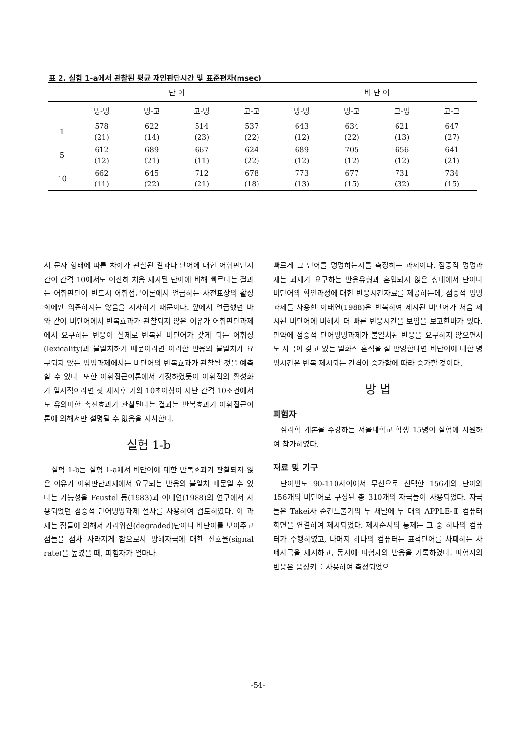표 2. 실험 1-a에서 관찰된 평균 재인판단시간 및 표준편차(msec)
| | 단 어 | | | | | 비 단 어 | | | |
| --- | --- | --- | --- | --- | --- | --- | --- | --- | --- |
| | 명-명 | 명-고 | 고-명 | 고-고 | | 명-명 | 명-고 | 고-명 | 고-고 |
| 1 | 578 (21) | 622 (14) | 514 (23) | 537 (22) | | 643 (12) | 634 (22) | 621 (13) | 647 (27) |
| 5 | 612 (12) | 689 (21) | 667 (11) | 624 (22) | | 689 (12) | 705 (12) | 656 (12) | 641 (21) |
| 10 | 662 (11) | 645 (22) | 712 (21) | 678 (18) | | 773 (13) | 677 (15) | 731 (32) | 734 (15) |
서 문자 형태에 따른 차이가 관찰된 결과나 단어에 대한 어휘판단시간이 간격 10에서도 여전히 처음 제시된 단어에 비해 빠르다는 결과는 어휘판단이 반드시 어휘접근이론에서 언급하는 사전표상의 활성화에만 의존하지는 않음을 시사하기 때문이다. 앞에서 언급했던 바와 같이 비단어에서 반복효과가 관찰되지 않은 이유가 어휘판단과제에서 요구하는 반응이 실제로 반복된 비단어가 갖게 되는 어휘성(lexicality)과 불일치하기 때문이라면 이러한 반응의 불일치가 요구되지 않는 명명과제에서는 비단어의 반복효과가 관찰될 것을 예측할 수 있다. 또한 어휘접근이론에서 가정하였듯이 어휘집의 활성화가 일시적이라면 첫 제시후 기의 10초이상이 지난 간격 10조건에서도 유의미한 촉진효과가 관찰된다는 결과는 반복효과가 어휘접근이론에 의해서만 설명될 수 없음을 시사한다.
실험 1-b
실험 1-b는 실험 1-a에서 비단어에 대한 반복효과가 관찰되지 않은 이유가 어휘판단과제에서 요구되는 반응의 불일치 때문일 수 있다는 가능성을 Feustel 등(1983)과 이태연(1988)의 연구에서 사용되었던 점증적 단어명명과제 절차를 사용하여 검토하였다. 이 과제는 점들에 의해서 가리워진(degraded)단어나 비단어를 보여주고 점들을 점차 사라지게 함으로서 방해자극에 대한 신호율(signal rate)을 높였을 때, 피험자가 얼마나
빠르게 그 단어를 명명하는지를 측정하는 과제이다. 점증적 명명과제는 과제가 요구하는 반응유형과 혼입되지 않은 상태에서 단어나 비단어의 확인과정에 대한 반응시간자료를 제공하는데, 점증적 명명과제를 사용한 이태연(1988)은 반복하여 제시된 비단어가 처음 제시된 비단어에 비해서 더 빠른 반응시간을 보임을 보고한바가 있다. 만약에 점증적 단어명명과제가 불일치된 반응을 요구하지 않으면서도 자극이 갖고 있는 일화적 흔적을 잘 반영한다면 비단어에 대한 명명시간은 반복 제시되는 간격이 증가함에 따라 증가할 것이다.
방 법
피험자
심리학 개론을 수강하는 서울대학교 학생 15명이 실험에 자원하여 참가하였다.
재료 및 기구
단어빈도 90-110사이에서 무선으로 선택한 156개의 단어와 156개의 비단어로 구성된 총 310개의 자극들이 사용되었다. 자극들은 Takei사 순간노출기의 두 채널에 두 대의 APPLE-Ⅱ 컴퓨터 화면을 연결하여 제시되었다. 제시순서의 통제는 그 중 하나의 컴퓨터가 수행하였고, 나머지 하나의 컴퓨터는 표적단어를 차폐하는 차폐자극을 제시하고, 동시에 피험자의 반응을 기록하였다. 피험자의 반응은 음성키를 사용하여 측정되었으
-54-